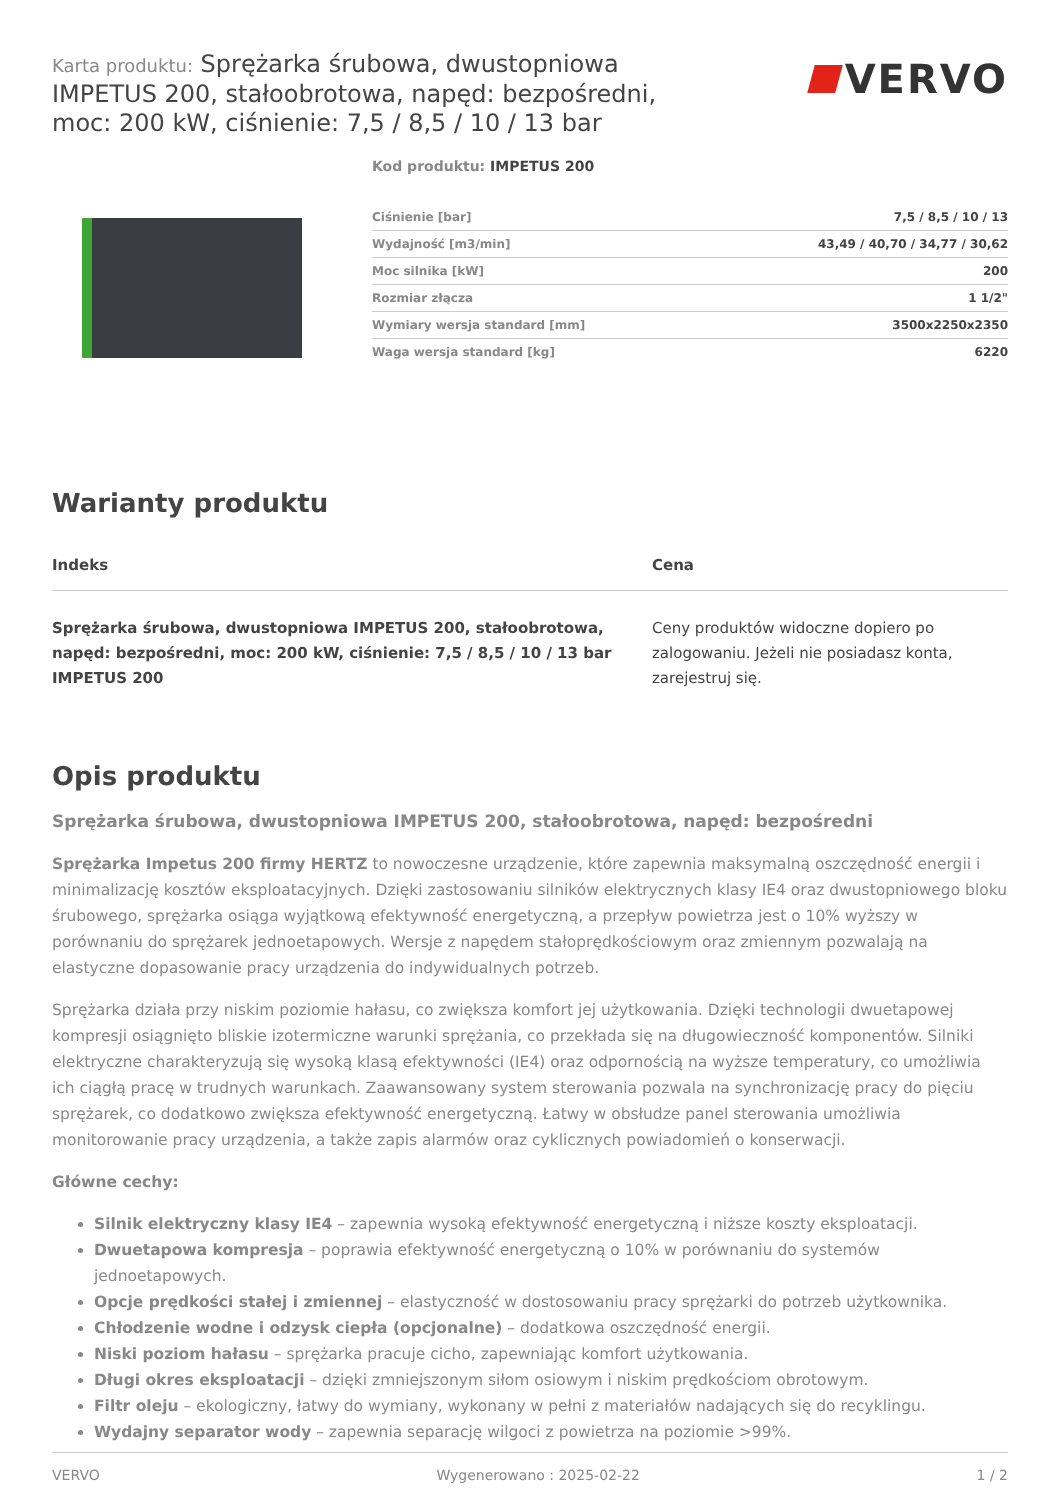Karta produktu: Sprężarka śrubowa, dwustopniowa IMPETUS 200, stałoobrotowa, napęd: bezpośredni, moc: 200 kW, ciśnienie: 7,5 / 8,5 / 10 / 13 bar
VERVO
Kod produktu: IMPETUS 200
| Ciśnienie [bar] | 7,5 / 8,5 / 10 / 13 |
| Wydajność [m3/min] | 43,49 / 40,70 / 34,77 / 30,62 |
| Moc silnika [kW] | 200 |
| Rozmiar złącza | 1 1/2" |
| Wymiary wersja standard [mm] | 3500x2250x2350 |
| Waga wersja standard [kg] | 6220 |
Warianty produktu
| Indeks | Cena |
| --- | --- |
| Sprężarka śrubowa, dwustopniowa IMPETUS 200, stałoobrotowa, napęd: bezpośredni, moc: 200 kW, ciśnienie: 7,5 / 8,5 / 10 / 13 bar IMPETUS 200 | Ceny produktów widoczne dopiero po zalogowaniu. Jeżeli nie posiadasz konta, zarejestruj się. |
Opis produktu
Sprężarka śrubowa, dwustopniowa IMPETUS 200, stałoobrotowa, napęd: bezpośredni
Sprężarka Impetus 200 firmy HERTZ to nowoczesne urządzenie, które zapewnia maksymalną oszczędność energii i minimalizację kosztów eksploatacyjnych. Dzięki zastosowaniu silników elektrycznych klasy IE4 oraz dwustopniowego bloku śrubowego, sprężarka osiąga wyjątkową efektywność energetyczną, a przepływ powietrza jest o 10% wyższy w porównaniu do sprężarek jednoetapowych. Wersje z napędem stałoprędkościowym oraz zmiennym pozwalają na elastyczne dopasowanie pracy urządzenia do indywidualnych potrzeb.
Sprężarka działa przy niskim poziomie hałasu, co zwiększa komfort jej użytkowania. Dzięki technologii dwuetapowej kompresji osiągnięto bliskie izotermiczne warunki sprężania, co przekłada się na długowieczność komponentów. Silniki elektryczne charakteryzują się wysoką klasą efektywności (IE4) oraz odpornością na wyższe temperatury, co umożliwia ich ciągłą pracę w trudnych warunkach. Zaawansowany system sterowania pozwala na synchronizację pracy do pięciu sprężarek, co dodatkowo zwiększa efektywność energetyczną. Łatwy w obsłudze panel sterowania umożliwia monitorowanie pracy urządzenia, a także zapis alarmów oraz cyklicznych powiadomień o konserwacji.
Główne cechy:
Silnik elektryczny klasy IE4 – zapewnia wysoką efektywność energetyczną i niższe koszty eksploatacji.
Dwuetapowa kompresja – poprawia efektywność energetyczną o 10% w porównaniu do systemów jednoetapowych.
Opcje prędkości stałej i zmiennej – elastyczność w dostosowaniu pracy sprężarki do potrzeb użytkownika.
Chłodzenie wodne i odzysk ciepła (opcjonalne) – dodatkowa oszczędność energii.
Niski poziom hałasu – sprężarka pracuje cicho, zapewniając komfort użytkowania.
Długi okres eksploatacji – dzięki zmniejszonym siłom osiowym i niskim prędkościom obrotowym.
Filtr oleju – ekologiczny, łatwy do wymiany, wykonany w pełni z materiałów nadających się do recyklingu.
Wydajny separator wody – zapewnia separację wilgoci z powietrza na poziomie >99%.
VERVO Wygenerowano : 2025-02-22 1 / 2